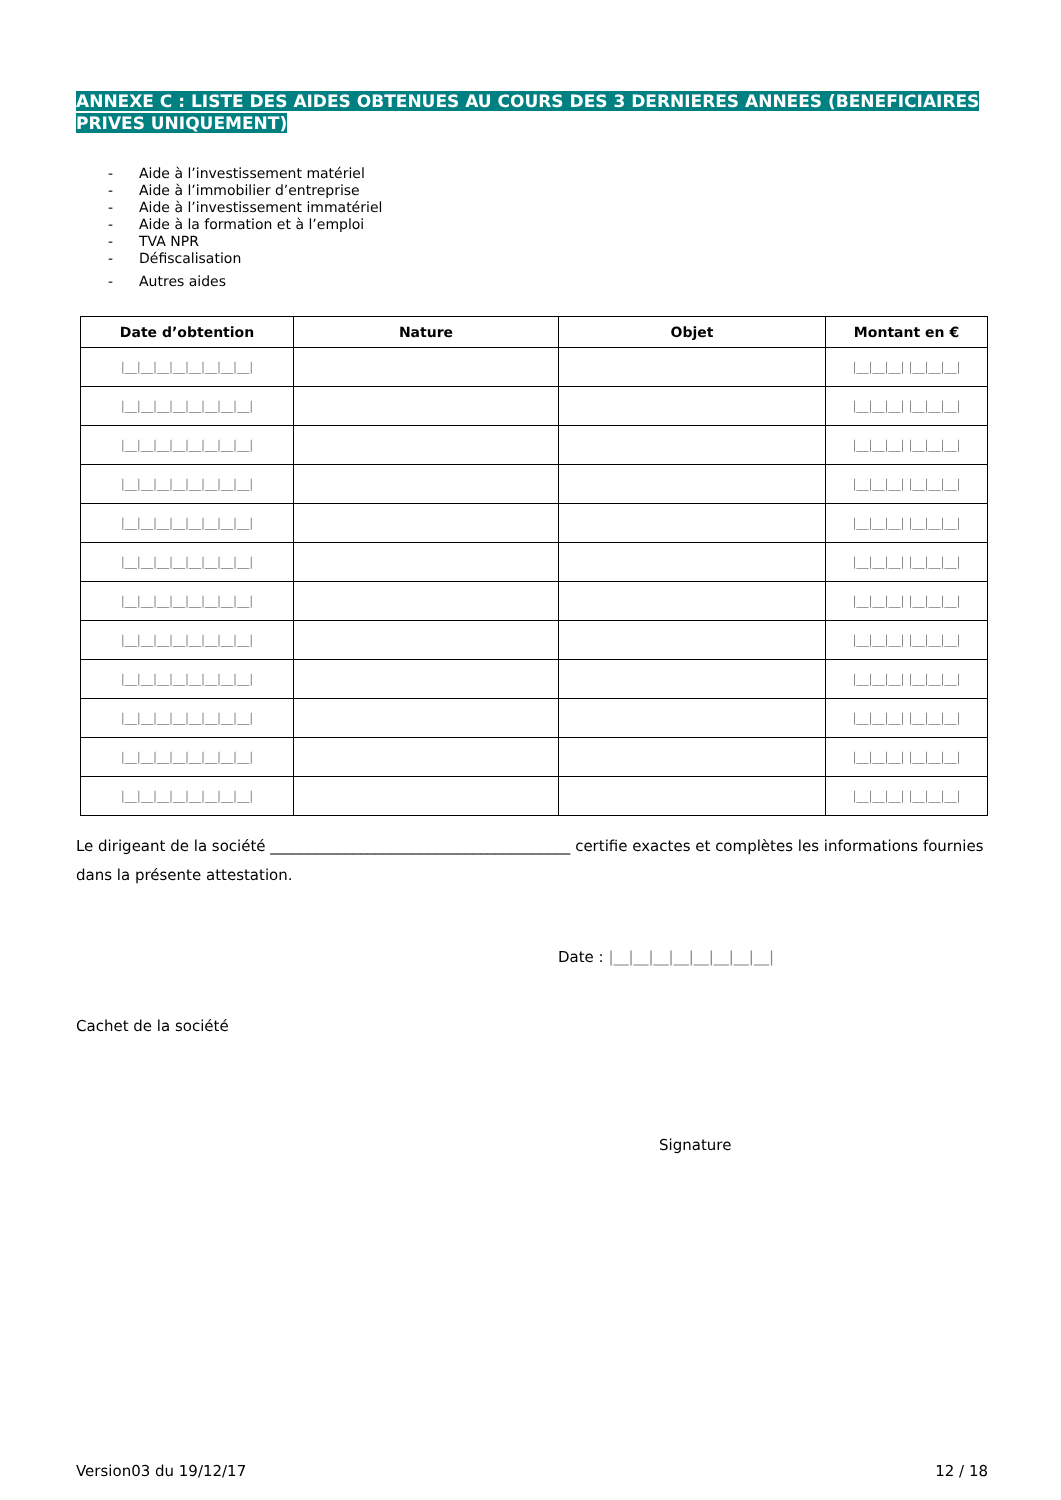ANNEXE C : LISTE DES AIDES OBTENUES AU COURS DES 3 DERNIERES ANNEES (BENEFICIAIRES PRIVES UNIQUEMENT)
- Aide à l’investissement matériel
- Aide à l’immobilier d’entreprise
- Aide à l’investissement immatériel
- Aide à la formation et à l’emploi
- TVA NPR
- Défiscalisation
- Autres aides
| Date d’obtention | Nature | Objet | Montant en € |
| --- | --- | --- | --- |
| /__/__/__/__/__/__/__/__/ | | | /__/__/__/ /__/__/__/ |
| /__/__/__/__/__/__/__/__/ | | | /__/__/__/ /__/__/__/ |
| /__/__/__/__/__/__/__/__/ | | | /__/__/__/ /__/__/__/ |
| /__/__/__/__/__/__/__/__/ | | | /__/__/__/ /__/__/__/ |
| /__/__/__/__/__/__/__/__/ | | | /__/__/__/ /__/__/__/ |
| /__/__/__/__/__/__/__/__/ | | | /__/__/__/ /__/__/__/ |
| /__/__/__/__/__/__/__/__/ | | | /__/__/__/ /__/__/__/ |
| /__/__/__/__/__/__/__/__/ | | | /__/__/__/ /__/__/__/ |
| /__/__/__/__/__/__/__/__/ | | | /__/__/__/ /__/__/__/ |
| /__/__/__/__/__/__/__/__/ | | | /__/__/__/ /__/__/__/ |
| /__/__/__/__/__/__/__/__/ | | | /__/__/__/ /__/__/__/ |
| /__/__/__/__/__/__/__/__/ | | | /__/__/__/ /__/__/__/ |
Le dirigeant de la société ________________________________________ certifie exactes et complètes les informations fournies dans la présente attestation.
Date : |__|__|__|__|__|__|__|__|
Cachet de la société
Signature
Version03 du 19/12/17 12 / 18